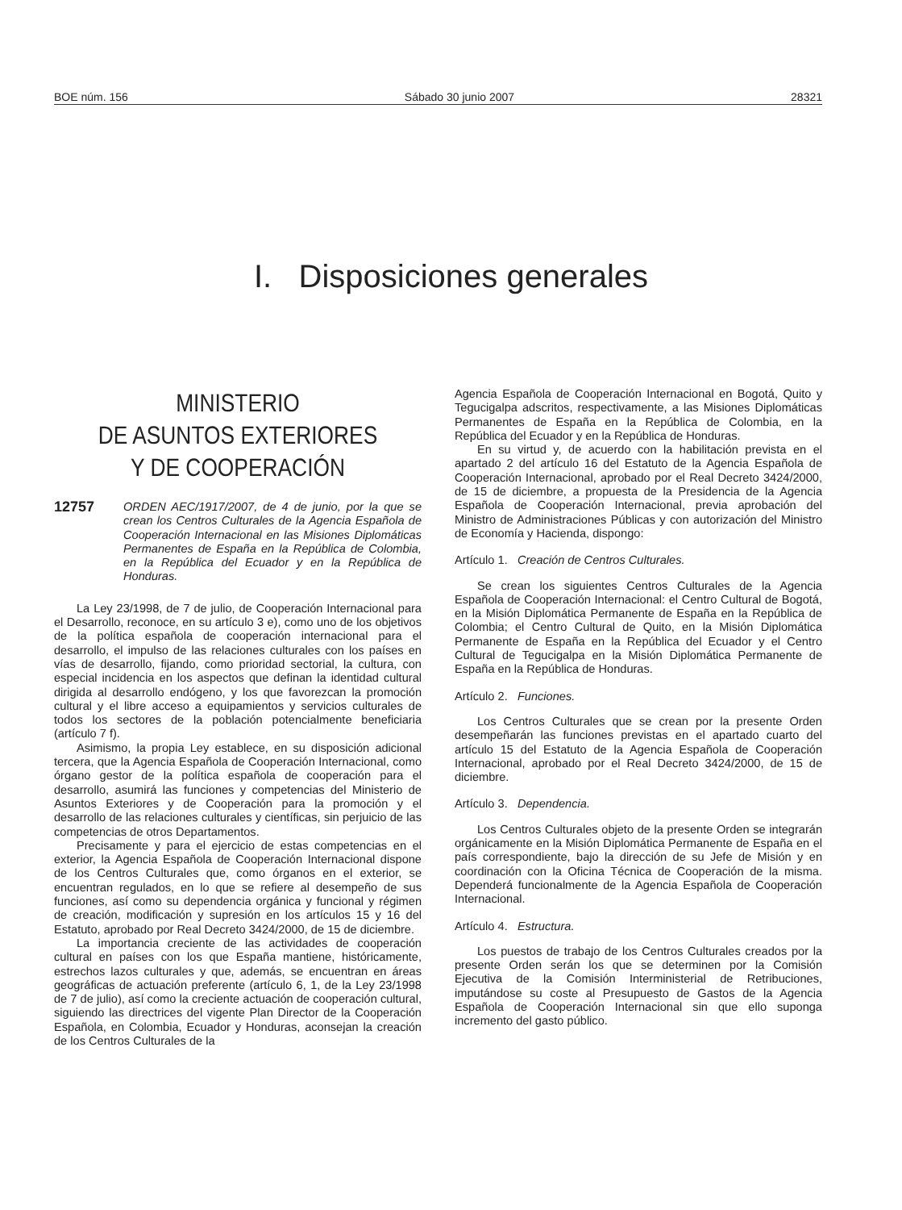BOE núm. 156 Sábado 30 junio 2007 28321
I. Disposiciones generales
MINISTERIO
DE ASUNTOS EXTERIORES
Y DE COOPERACIÓN
12757 ORDEN AEC/1917/2007, de 4 de junio, por la que se crean los Centros Culturales de la Agencia Española de Cooperación Internacional en las Misiones Diplomáticas Permanentes de España en la República de Colombia, en la República del Ecuador y en la República de Honduras.
La Ley 23/1998, de 7 de julio, de Cooperación Internacional para el Desarrollo, reconoce, en su artículo 3 e), como uno de los objetivos de la política española de cooperación internacional para el desarrollo, el impulso de las relaciones culturales con los países en vías de desarrollo, fijando, como prioridad sectorial, la cultura, con especial incidencia en los aspectos que definan la identidad cultural dirigida al desarrollo endógeno, y los que favorezcan la promoción cultural y el libre acceso a equipamientos y servicios culturales de todos los sectores de la población potencialmente beneficiaria (artículo 7 f).
Asimismo, la propia Ley establece, en su disposición adicional tercera, que la Agencia Española de Cooperación Internacional, como órgano gestor de la política española de cooperación para el desarrollo, asumirá las funciones y competencias del Ministerio de Asuntos Exteriores y de Cooperación para la promoción y el desarrollo de las relaciones culturales y científicas, sin perjuicio de las competencias de otros Departamentos.
Precisamente y para el ejercicio de estas competencias en el exterior, la Agencia Española de Cooperación Internacional dispone de los Centros Culturales que, como órganos en el exterior, se encuentran regulados, en lo que se refiere al desempeño de sus funciones, así como su dependencia orgánica y funcional y régimen de creación, modificación y supresión en los artículos 15 y 16 del Estatuto, aprobado por Real Decreto 3424/2000, de 15 de diciembre.
La importancia creciente de las actividades de cooperación cultural en países con los que España mantiene, históricamente, estrechos lazos culturales y que, además, se encuentran en áreas geográficas de actuación preferente (artículo 6, 1, de la Ley 23/1998 de 7 de julio), así como la creciente actuación de cooperación cultural, siguiendo las directrices del vigente Plan Director de la Cooperación Española, en Colombia, Ecuador y Honduras, aconsejan la creación de los Centros Culturales de la
Agencia Española de Cooperación Internacional en Bogotá, Quito y Tegucigalpa adscritos, respectivamente, a las Misiones Diplomáticas Permanentes de España en la República de Colombia, en la República del Ecuador y en la República de Honduras.
En su virtud y, de acuerdo con la habilitación prevista en el apartado 2 del artículo 16 del Estatuto de la Agencia Española de Cooperación Internacional, aprobado por el Real Decreto 3424/2000, de 15 de diciembre, a propuesta de la Presidencia de la Agencia Española de Cooperación Internacional, previa aprobación del Ministro de Administraciones Públicas y con autorización del Ministro de Economía y Hacienda, dispongo:
Artículo 1. Creación de Centros Culturales.
Se crean los siguientes Centros Culturales de la Agencia Española de Cooperación Internacional: el Centro Cultural de Bogotá, en la Misión Diplomática Permanente de España en la República de Colombia; el Centro Cultural de Quito, en la Misión Diplomática Permanente de España en la República del Ecuador y el Centro Cultural de Tegucigalpa en la Misión Diplomática Permanente de España en la República de Honduras.
Artículo 2. Funciones.
Los Centros Culturales que se crean por la presente Orden desempeñarán las funciones previstas en el apartado cuarto del artículo 15 del Estatuto de la Agencia Española de Cooperación Internacional, aprobado por el Real Decreto 3424/2000, de 15 de diciembre.
Artículo 3. Dependencia.
Los Centros Culturales objeto de la presente Orden se integrarán orgánicamente en la Misión Diplomática Permanente de España en el país correspondiente, bajo la dirección de su Jefe de Misión y en coordinación con la Oficina Técnica de Cooperación de la misma. Dependerá funcionalmente de la Agencia Española de Cooperación Internacional.
Artículo 4. Estructura.
Los puestos de trabajo de los Centros Culturales creados por la presente Orden serán los que se determinen por la Comisión Ejecutiva de la Comisión Interministerial de Retribuciones, imputándose su coste al Presupuesto de Gastos de la Agencia Española de Cooperación Internacional sin que ello suponga incremento del gasto público.